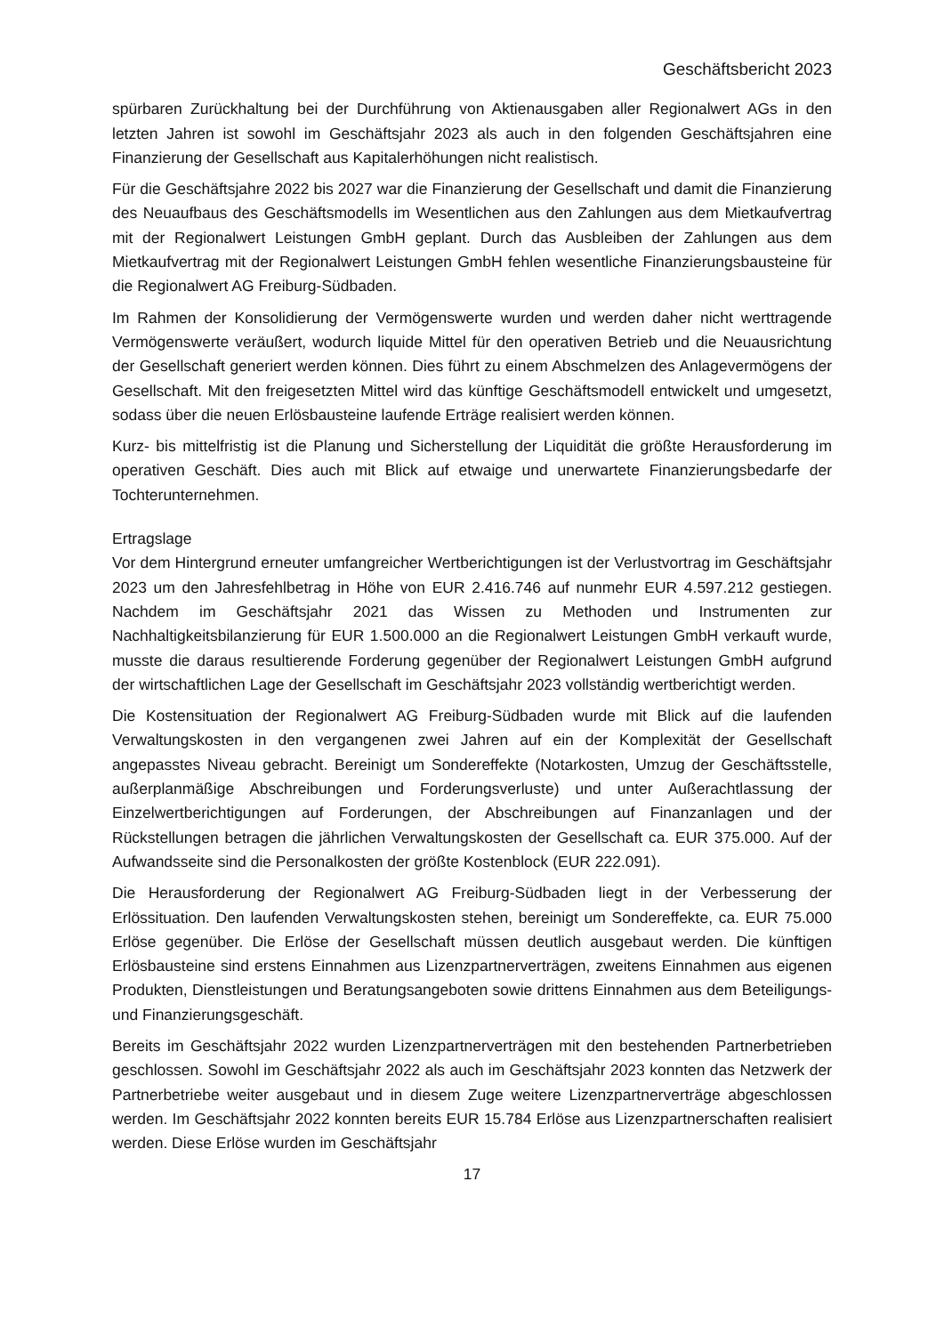Geschäftsbericht 2023
spürbaren Zurückhaltung bei der Durchführung von Aktienausgaben aller Regionalwert AGs in den letzten Jahren ist sowohl im Geschäftsjahr 2023 als auch in den folgenden Geschäftsjahren eine Finanzierung der Gesellschaft aus Kapitalerhöhungen nicht realistisch.
Für die Geschäftsjahre 2022 bis 2027 war die Finanzierung der Gesellschaft und damit die Finanzierung des Neuaufbaus des Geschäftsmodells im Wesentlichen aus den Zahlungen aus dem Mietkaufvertrag mit der Regionalwert Leistungen GmbH geplant. Durch das Ausbleiben der Zahlungen aus dem Mietkaufvertrag mit der Regionalwert Leistungen GmbH fehlen wesentliche Finanzierungsbausteine für die Regionalwert AG Freiburg-Südbaden.
Im Rahmen der Konsolidierung der Vermögenswerte wurden und werden daher nicht werttragende Vermögenswerte veräußert, wodurch liquide Mittel für den operativen Betrieb und die Neuausrichtung der Gesellschaft generiert werden können. Dies führt zu einem Abschmelzen des Anlagevermögens der Gesellschaft. Mit den freigesetzten Mittel wird das künftige Geschäftsmodell entwickelt und umgesetzt, sodass über die neuen Erlösbausteine laufende Erträge realisiert werden können.
Kurz- bis mittelfristig ist die Planung und Sicherstellung der Liquidität die größte Herausforderung im operativen Geschäft. Dies auch mit Blick auf etwaige und unerwartete Finanzierungsbedarfe der Tochterunternehmen.
Ertragslage
Vor dem Hintergrund erneuter umfangreicher Wertberichtigungen ist der Verlustvortrag im Geschäftsjahr 2023 um den Jahresfehlbetrag in Höhe von EUR 2.416.746 auf nunmehr EUR 4.597.212 gestiegen. Nachdem im Geschäftsjahr 2021 das Wissen zu Methoden und Instrumenten zur Nachhaltigkeitsbilanzierung für EUR 1.500.000 an die Regionalwert Leistungen GmbH verkauft wurde, musste die daraus resultierende Forderung gegenüber der Regionalwert Leistungen GmbH aufgrund der wirtschaftlichen Lage der Gesellschaft im Geschäftsjahr 2023 vollständig wertberichtigt werden.
Die Kostensituation der Regionalwert AG Freiburg-Südbaden wurde mit Blick auf die laufenden Verwaltungskosten in den vergangenen zwei Jahren auf ein der Komplexität der Gesellschaft angepasstes Niveau gebracht. Bereinigt um Sondereffekte (Notarkosten, Umzug der Geschäftsstelle, außerplanmäßige Abschreibungen und Forderungsverluste) und unter Außerachtlassung der Einzelwertberichtigungen auf Forderungen, der Abschreibungen auf Finanzanlagen und der Rückstellungen betragen die jährlichen Verwaltungskosten der Gesellschaft ca. EUR 375.000. Auf der Aufwandsseite sind die Personalkosten der größte Kostenblock (EUR 222.091).
Die Herausforderung der Regionalwert AG Freiburg-Südbaden liegt in der Verbesserung der Erlössituation. Den laufenden Verwaltungskosten stehen, bereinigt um Sondereffekte, ca. EUR 75.000 Erlöse gegenüber. Die Erlöse der Gesellschaft müssen deutlich ausgebaut werden. Die künftigen Erlösbausteine sind erstens Einnahmen aus Lizenzpartnerverträgen, zweitens Einnahmen aus eigenen Produkten, Dienstleistungen und Beratungsangeboten sowie drittens Einnahmen aus dem Beteiligungs- und Finanzierungsgeschäft.
Bereits im Geschäftsjahr 2022 wurden Lizenzpartnerverträgen mit den bestehenden Partnerbetrieben geschlossen. Sowohl im Geschäftsjahr 2022 als auch im Geschäftsjahr 2023 konnten das Netzwerk der Partnerbetriebe weiter ausgebaut und in diesem Zuge weitere Lizenzpartnerverträge abgeschlossen werden. Im Geschäftsjahr 2022 konnten bereits EUR 15.784 Erlöse aus Lizenzpartnerschaften realisiert werden. Diese Erlöse wurden im Geschäftsjahr
17